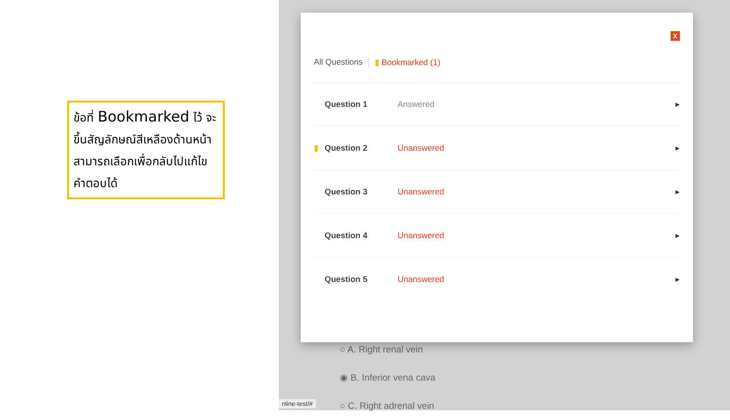ข้อที่ Bookmarked ไว้ จะขึ้นสัญลักษณ์สีเหลืองด้านหน้า สามารถเลือกเพื่อกลับไปแก้ไขคำตอบได้
○ A. Right renal vein
◉ B. Inferior vena cava
○ C. Right adrenal vein
nline-test/#
X
All Questions ▮ Bookmarked (1)
Question 1 Answered ▸
▮ Question 2 Unanswered ▸
Question 3 Unanswered ▸
Question 4 Unanswered ▸
Question 5 Unanswered ▸